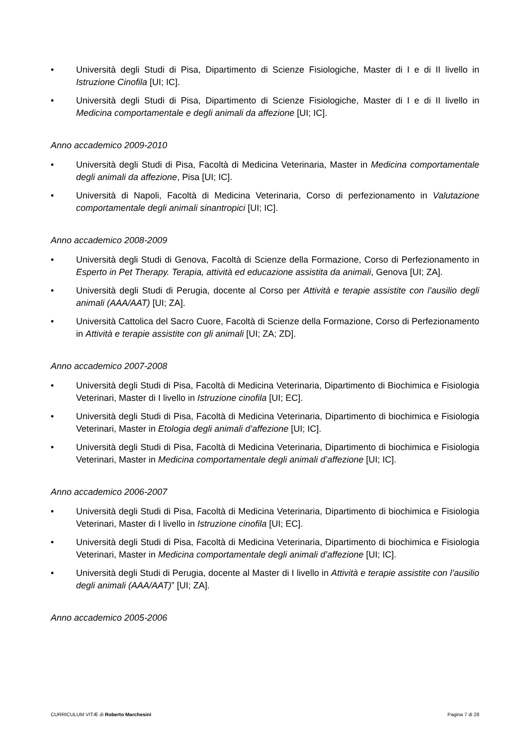• Università degli Studi di Pisa, Dipartimento di Scienze Fisiologiche, Master di I e di II livello in Istruzione Cinofila [UI; IC].
• Università degli Studi di Pisa, Dipartimento di Scienze Fisiologiche, Master di I e di II livello in Medicina comportamentale e degli animali da affezione [UI; IC].
Anno accademico 2009-2010
• Università degli Studi di Pisa, Facoltà di Medicina Veterinaria, Master in Medicina comportamentale degli animali da affezione, Pisa [UI; IC].
• Università di Napoli, Facoltà di Medicina Veterinaria, Corso di perfezionamento in Valutazione comportamentale degli animali sinantropici [UI; IC].
Anno accademico 2008-2009
• Università degli Studi di Genova, Facoltà di Scienze della Formazione, Corso di Perfezionamento in Esperto in Pet Therapy. Terapia, attività ed educazione assistita da animali, Genova [UI; ZA].
• Università degli Studi di Perugia, docente al Corso per Attività e terapie assistite con l’ausilio degli animali (AAA/AAT) [UI; ZA].
• Università Cattolica del Sacro Cuore, Facoltà di Scienze della Formazione, Corso di Perfezionamento in Attività e terapie assistite con gli animali [UI; ZA; ZD].
Anno accademico 2007-2008
• Università degli Studi di Pisa, Facoltà di Medicina Veterinaria, Dipartimento di Biochimica e Fisiologia Veterinari, Master di I livello in Istruzione cinofila [UI; EC].
• Università degli Studi di Pisa, Facoltà di Medicina Veterinaria, Dipartimento di biochimica e Fisiologia Veterinari, Master in Etologia degli animali d’affezione [UI; IC].
• Università degli Studi di Pisa, Facoltà di Medicina Veterinaria, Dipartimento di biochimica e Fisiologia Veterinari, Master in Medicina comportamentale degli animali d’affezione [UI; IC].
Anno accademico 2006-2007
• Università degli Studi di Pisa, Facoltà di Medicina Veterinaria, Dipartimento di biochimica e Fisiologia Veterinari, Master di I livello in Istruzione cinofila [UI; EC].
• Università degli Studi di Pisa, Facoltà di Medicina Veterinaria, Dipartimento di biochimica e Fisiologia Veterinari, Master in Medicina comportamentale degli animali d’affezione [UI; IC].
• Università degli Studi di Perugia, docente al Master di I livello in Attività e terapie assistite con l’ausilio degli animali (AAA/AAT)” [UI; ZA].
Anno accademico 2005-2006
CURRICULUM VITÆ di Roberto Marchesini Pagina 7 di 28